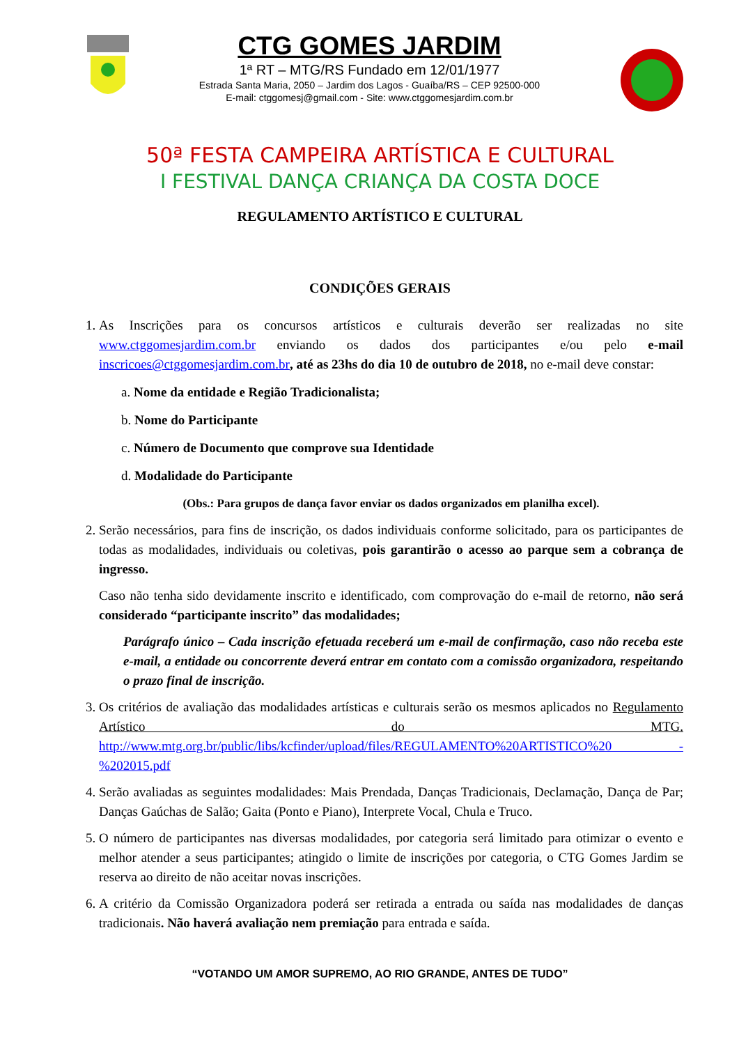CTG GOMES JARDIM
1ª RT – MTG/RS Fundado em 12/01/1977
Estrada Santa Maria, 2050 – Jardim dos Lagos - Guaíba/RS – CEP 92500-000
E-mail: ctggomesj@gmail.com - Site: www.ctggomesjardim.com.br
50ª FESTA CAMPEIRA ARTÍSTICA E CULTURAL
I FESTIVAL DANÇA CRIANÇA DA COSTA DOCE
REGULAMENTO ARTÍSTICO E CULTURAL
CONDIÇÕES GERAIS
1. As Inscrições para os concursos artísticos e culturais deverão ser realizadas no site www.ctggomesjardim.com.br enviando os dados dos participantes e/ou pelo e-mail inscricoes@ctggomesjardim.com.br, até as 23hs do dia 10 de outubro de 2018, no e-mail deve constar:
a. Nome da entidade e Região Tradicionalista;
b. Nome do Participante
c. Número de Documento que comprove sua Identidade
d. Modalidade do Participante
(Obs.: Para grupos de dança favor enviar os dados organizados em planilha excel).
2. Serão necessários, para fins de inscrição, os dados individuais conforme solicitado, para os participantes de todas as modalidades, individuais ou coletivas, pois garantirão o acesso ao parque sem a cobrança de ingresso.
Caso não tenha sido devidamente inscrito e identificado, com comprovação do e-mail de retorno, não será considerado “participante inscrito” das modalidades;
Parágrafo único – Cada inscrição efetuada receberá um e-mail de confirmação, caso não receba este e-mail, a entidade ou concorrente deverá entrar em contato com a comissão organizadora, respeitando o prazo final de inscrição.
3. Os critérios de avaliação das modalidades artísticas e culturais serão os mesmos aplicados no Regulamento Artístico do MTG. http://www.mtg.org.br/public/libs/kcfinder/upload/files/REGULAMENTO%20ARTISTICO%20 -%202015.pdf
4. Serão avaliadas as seguintes modalidades: Mais Prendada, Danças Tradicionais, Declamação, Dança de Par; Danças Gaúchas de Salão; Gaita (Ponto e Piano), Interprete Vocal, Chula e Truco.
5. O número de participantes nas diversas modalidades, por categoria será limitado para otimizar o evento e melhor atender a seus participantes; atingido o limite de inscrições por categoria, o CTG Gomes Jardim se reserva ao direito de não aceitar novas inscrições.
6. A critério da Comissão Organizadora poderá ser retirada a entrada ou saída nas modalidades de danças tradicionais. Não haverá avaliação nem premiação para entrada e saída.
“VOTANDO UM AMOR SUPREMO, AO RIO GRANDE, ANTES DE TUDO”